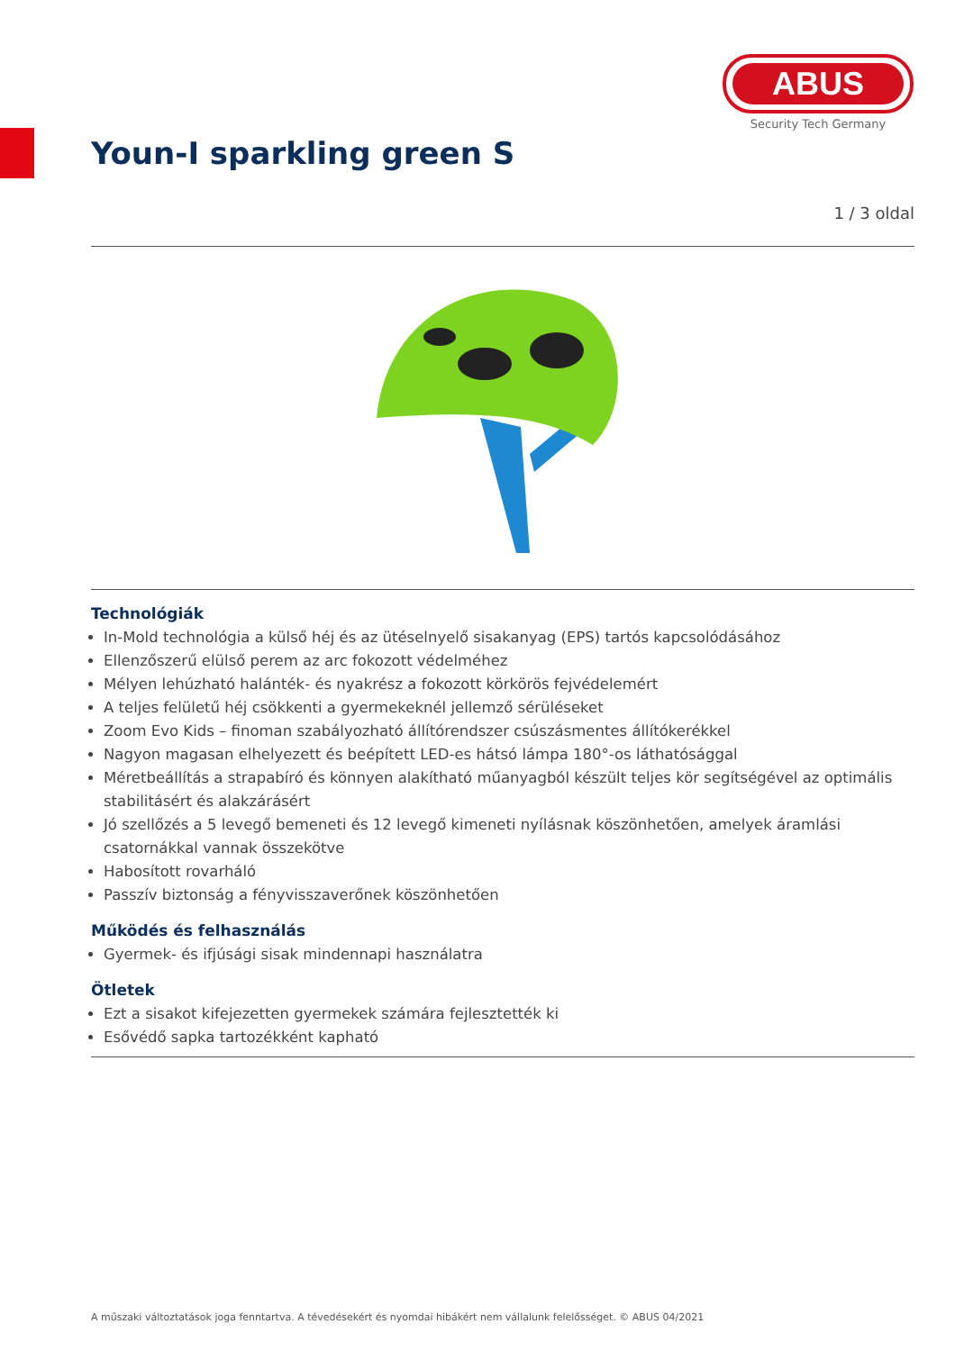ABUS
Security Tech Germany
Youn-I sparkling green S
1 / 3 oldal
Technológiák
In-Mold technológia a külső héj és az ütéselnyelő sisakanyag (EPS) tartós kapcsolódásához
Ellenzőszerű elülső perem az arc fokozott védelméhez
Mélyen lehúzható halánték- és nyakrész a fokozott körkörös fejvédelemért
A teljes felületű héj csökkenti a gyermekeknél jellemző sérüléseket
Zoom Evo Kids – finoman szabályozható állítórendszer csúszásmentes állítókerékkel
Nagyon magasan elhelyezett és beépített LED-es hátsó lámpa 180°-os láthatósággal
Méretbeállítás a strapabíró és könnyen alakítható műanyagból készült teljes kör segítségével az optimális stabilitásért és alakzárásért
Jó szellőzés a 5 levegő bemeneti és 12 levegő kimeneti nyílásnak köszönhetően, amelyek áramlási csatornákkal vannak összekötve
Habosított rovarháló
Passzív biztonság a fényvisszaverőnek köszönhetően
Működés és felhasználás
Gyermek- és ifjúsági sisak mindennapi használatra
Ötletek
Ezt a sisakot kifejezetten gyermekek számára fejlesztették ki
Esővédő sapka tartozékként kapható
A műszaki változtatások joga fenntartva. A tévedésekért és nyomdai hibákért nem vállalunk felelősséget. © ABUS 04/2021